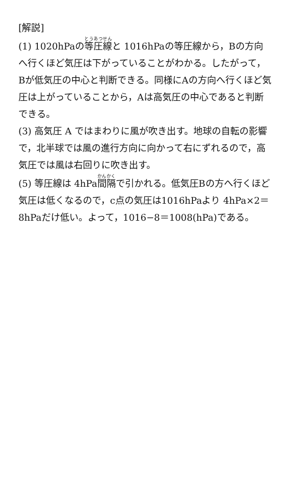[解説]
(1) 1020hPaの等圧線と 1016hPaの等圧線から，Bの方向へ行くほど気圧は下がっていることがわかる。したがって，Bが低気圧の中心と判断できる。同様にAの方向へ行くほど気圧は上がっていることから，Aは高気圧の中心であると判断できる。
(3) 高気圧 A ではまわりに風が吹き出す。地球の自転の影響で，北半球では風の進行方向に向かって右にずれるので，高気圧では風は右回りに吹き出す。
(5) 等圧線は 4hPa間隔で引かれる。低気圧Bの方へ行くほど気圧は低くなるので，c点の気圧は1016hPaより 4hPa×2＝8hPaだけ低い。よって，1016−8＝1008(hPa)である。